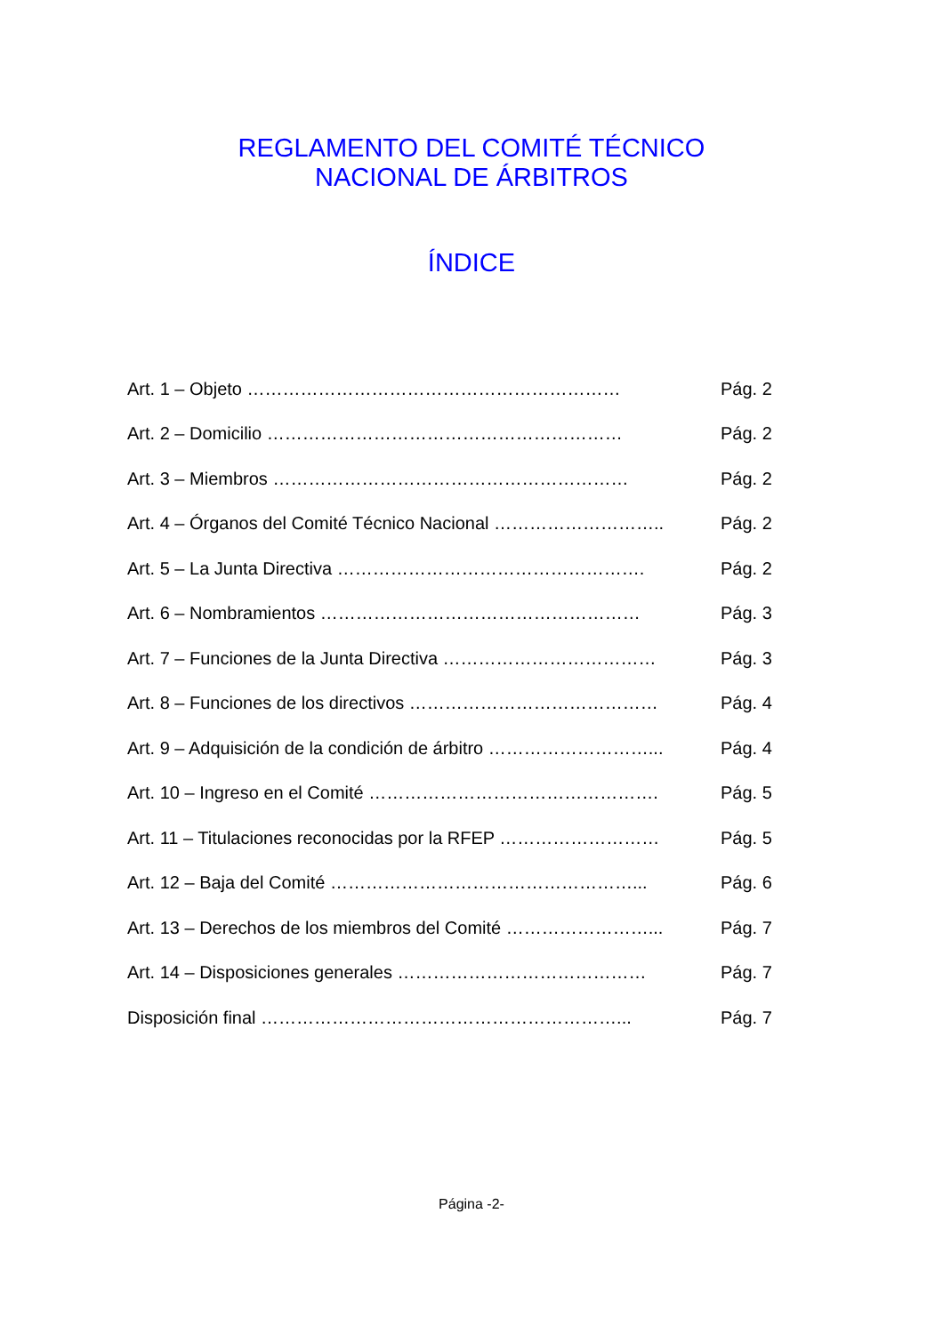REGLAMENTO DEL COMITÉ TÉCNICO
NACIONAL DE ÁRBITROS
ÍNDICE
Art. 1 – Objeto ……………………………………………………… Pág. 2
Art. 2 – Domicilio …………………………………………………… Pág. 2
Art. 3 – Miembros …………………………………………………… Pág. 2
Art. 4 – Órganos del Comité Técnico Nacional ……………………….. Pág. 2
Art. 5 – La Junta Directiva ……………………………………………. Pág. 2
Art. 6 – Nombramientos ……………………………………………… Pág. 3
Art. 7 – Funciones de la Junta Directiva ……………………………… Pág. 3
Art. 8 – Funciones de los directivos …………………………………… Pág. 4
Art. 9 – Adquisición de la condición de árbitro ………………………... Pág. 4
Art. 10 – Ingreso en el Comité …………………………………………. Pág. 5
Art. 11 – Titulaciones reconocidas por la RFEP ……………………… Pág. 5
Art. 12 – Baja del Comité ……………………………………………... Pág. 6
Art. 13 – Derechos de los miembros del Comité ……………………... Pág. 7
Art. 14 – Disposiciones generales …………………………………… Pág. 7
Disposición final ……………………………………………………... Pág. 7
Página -2-